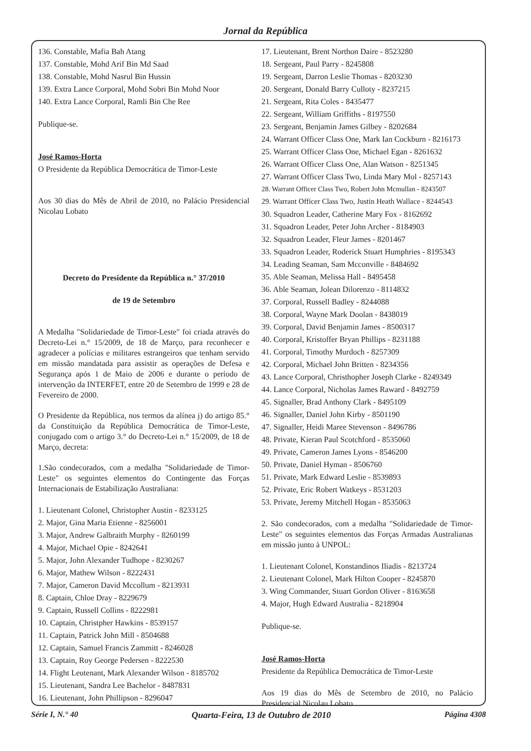Jornal da República
136. Constable, Mafia Bah Atang
137. Constable, Mohd Arif Bin Md Saad
138. Constable, Mohd Nasrul Bin Hussin
139. Extra Lance Corporal, Mohd Sobri Bin Mohd Noor
140. Extra Lance Corporal, Ramli Bin Che Ree
Publique-se.
José Ramos-Horta
O Presidente da República Democrática de Timor-Leste
Aos 30 dias do Mês de Abril de 2010, no Palácio Presidencial Nicolau Lobato
Decreto do Presidente da República n.° 37/2010
de 19 de Setembro
A Medalha "Solidariedade de Timor-Leste" foi criada através do Decreto-Lei n.° 15/2009, de 18 de Março, para reconhecer e agradecer a polícias e militares estrangeiros que tenham servido em missão mandatada para assistir as operações de Defesa e Segurança após 1 de Maio de 2006 e durante o período de intervenção da INTERFET, entre 20 de Setembro de 1999 e 28 de Fevereiro de 2000.
O Presidente da República, nos termos da alínea j) do artigo 85.° da Constituição da República Democrática de Timor-Leste, conjugado com o artigo 3.° do Decreto-Lei n.° 15/2009, de 18 de Março, decreta:
1.São condecorados, com a medalha "Solidariedade de Timor-Leste" os seguintes elementos do Contingente das Forças Internacionais de Estabilização Australiana:
1. Lieutenant Colonel, Christopher Austin - 8233125
2. Major, Gina Maria Etienne - 8256001
3. Major, Andrew Galbraith Murphy - 8260199
4. Major, Michael Opie - 8242641
5. Major, John Alexander Tudhope - 8230267
6. Major, Mathew Wilson - 8222431
7. Major, Cameron David Mccollum - 8213931
8. Captain, Chloe Dray - 8229679
9. Captain, Russell Collins - 8222981
10. Captain, Christpher Hawkins - 8539157
11. Captain, Patrick John Mill - 8504688
12. Captain, Samuel Francis Zammitt - 8246028
13. Captain, Roy George Pedersen - 8222530
14. Flight Leutenant, Mark Alexander Wilson - 8185702
15. Lieutenant, Sandra Lee Bachelor - 8487831
16. Lieutenant, John Phillipson - 8296047
17. Lieutenant, Brent Northon Daire - 8523280
18. Sergeant, Paul Parry - 8245808
19. Sergeant, Darron Leslie Thomas - 8203230
20. Sergeant, Donald Barry Culloty - 8237215
21. Sergeant, Rita Coles - 8435477
22. Sergeant, William Griffiths - 8197550
23. Sergeant, Benjamin James Gilbey - 8202684
24. Warrant Officer Class One, Mark Ian Cockburn - 8216173
25. Warrant Officer Class One, Michael Egan - 8261632
26. Warrant Officer Class One, Alan Watson - 8251345
27. Warrant Officer Class Two, Linda Mary Mol - 8257143
28. Warrant Officer Class Two, Robert John Mcmullan - 8243507
29. Warrant Officer Class Two, Justin Heath Wallace - 8244543
30. Squadron Leader, Catherine Mary Fox - 8162692
31. Squadron Leader, Peter John Archer - 8184903
32. Squadron Leader, Fleur James - 8201467
33. Squadron Leader, Roderick Stuart Humphries - 8195343
34. Leading Seaman, Sam Mcconville - 8484692
35. Able Seaman, Melissa Hall - 8495458
36. Able Seaman, Jolean Dilorenzo - 8114832
37. Corporal, Russell Badley - 8244088
38. Corporal, Wayne Mark Doolan - 8438019
39. Corporal, David Benjamin James - 8500317
40. Corporal, Kristoffer Bryan Phillips - 8231188
41. Corporal, Timothy Murdoch - 8257309
42. Corporal, Michael John Britten - 8234356
43. Lance Corporal, Christhopher Joseph Clarke - 8249349
44. Lance Corporal, Nicholas James Raward - 8492759
45. Signaller, Brad Anthony Clark - 8495109
46. Signaller, Daniel John Kirby - 8501190
47. Signaller, Heidi Maree Stevenson - 8496786
48. Private, Kieran Paul Scotchford - 8535060
49. Private, Cameron James Lyons - 8546200
50. Private, Daniel Hyman - 8506760
51. Private, Mark Edward Leslie - 8539893
52. Private, Eric Robert Watkeys - 8531203
53. Private, Jeremy Mitchell Hogan - 8535063
2. São condecorados, com a medalha "Solidariedade de Timor-Leste" os seguintes elementos das Forças Armadas Australianas em missão junto à UNPOL:
1. Lieutenant Colonel, Konstandinos Iliadis - 8213724
2. Lieutenant Colonel, Mark Hilton Cooper - 8245870
3. Wing Commander, Stuart Gordon Oliver - 8163658
4. Major, Hugh Edward Australia - 8218904
Publique-se.
José Ramos-Horta
Presidente da República Democrática de Timor-Leste
Aos 19 dias do Mês de Setembro de 2010, no Palácio Presidencial Nicolau Lobato
Série I, N.° 40 Quarta-Feira, 13 de Outubro de 2010 Página 4308